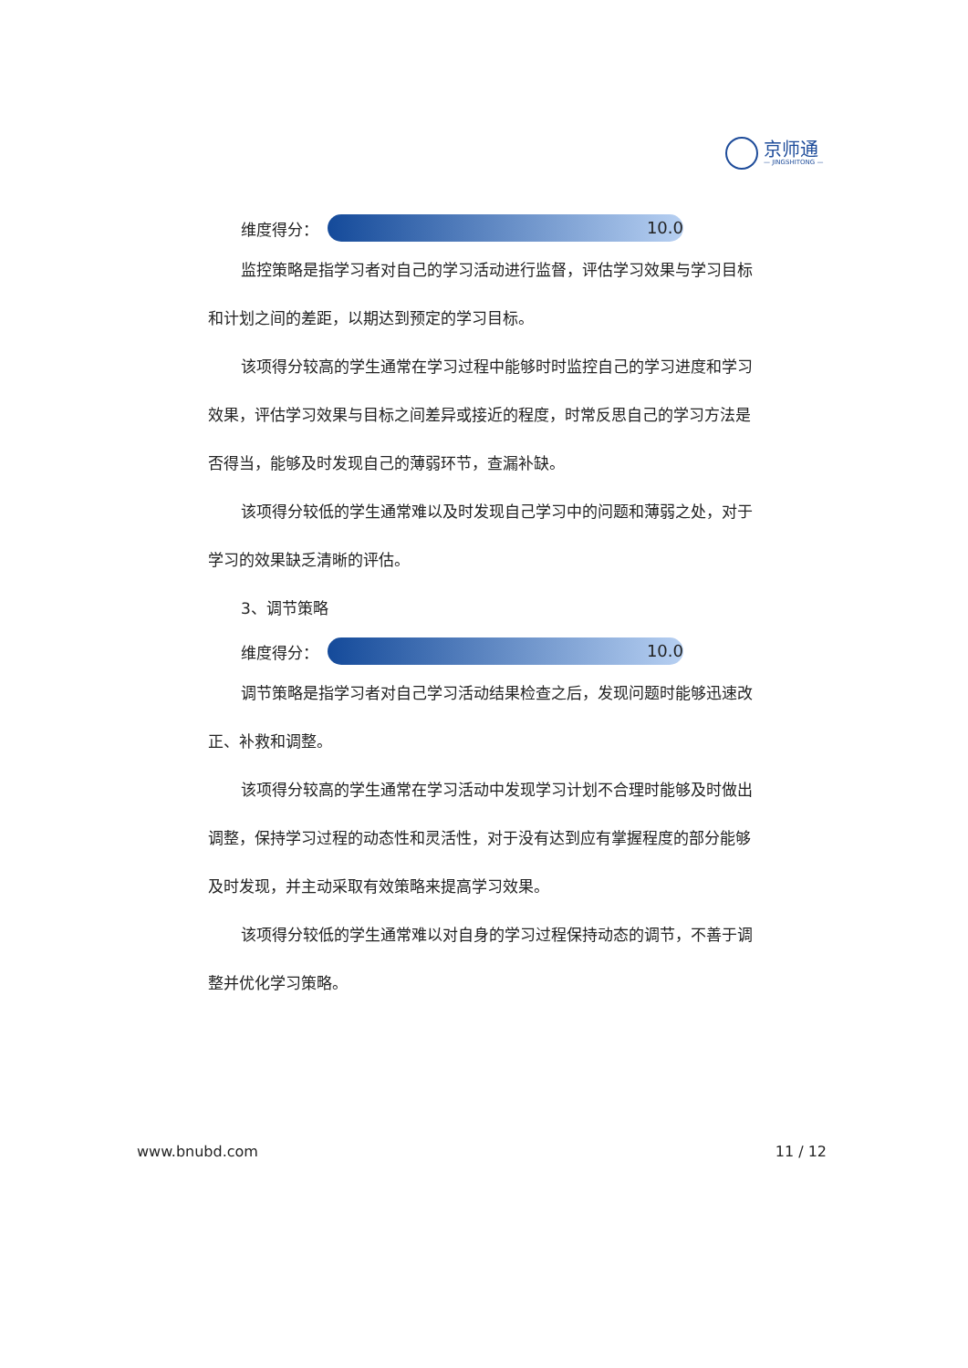京师通
— JINGSHITONG —
维度得分：
10.0
监控策略是指学习者对自己的学习活动进行监督，评估学习效果与学习目标和计划之间的差距，以期达到预定的学习目标。
该项得分较高的学生通常在学习过程中能够时时监控自己的学习进度和学习效果，评估学习效果与目标之间差异或接近的程度，时常反思自己的学习方法是否得当，能够及时发现自己的薄弱环节，查漏补缺。
该项得分较低的学生通常难以及时发现自己学习中的问题和薄弱之处，对于学习的效果缺乏清晰的评估。
3、调节策略
维度得分：
10.0
调节策略是指学习者对自己学习活动结果检查之后，发现问题时能够迅速改正、补救和调整。
该项得分较高的学生通常在学习活动中发现学习计划不合理时能够及时做出调整，保持学习过程的动态性和灵活性，对于没有达到应有掌握程度的部分能够及时发现，并主动采取有效策略来提高学习效果。
该项得分较低的学生通常难以对自身的学习过程保持动态的调节，不善于调整并优化学习策略。
www.bnubd.com 11 / 12